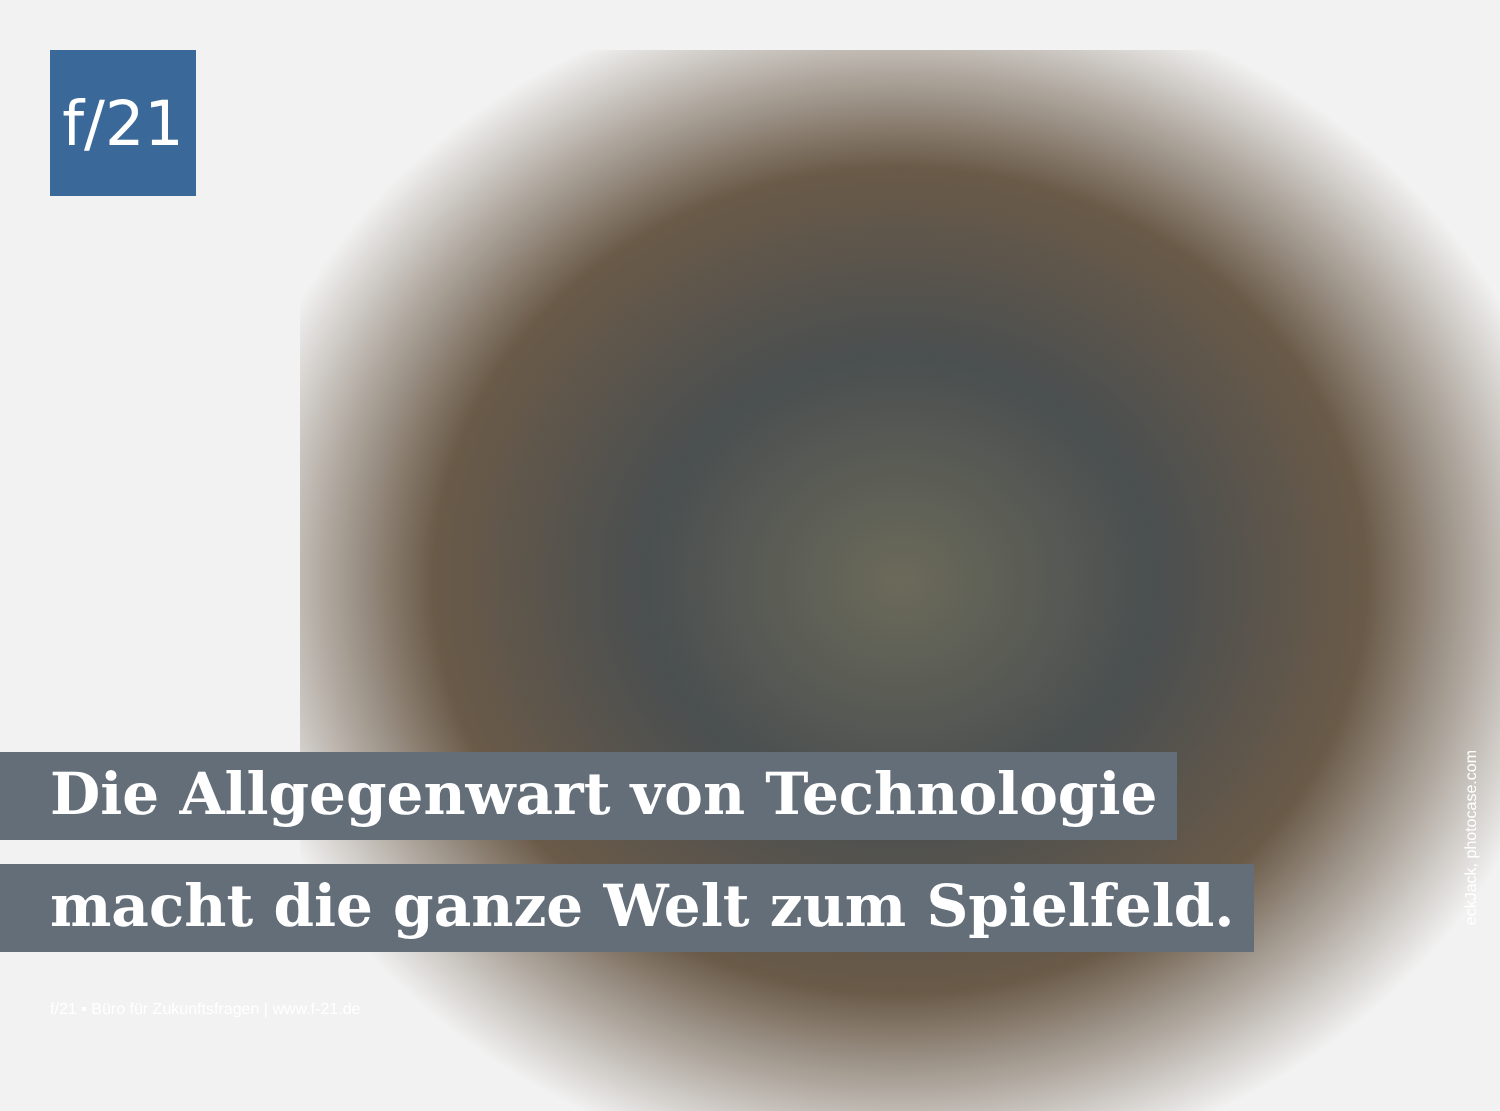f/21
Die Allgegenwart von Technologie
macht die ganze Welt zum Spielfeld.
f/21 ▪ Büro für Zukunftsfragen | www.f-21.de
eckJack, photocase.com